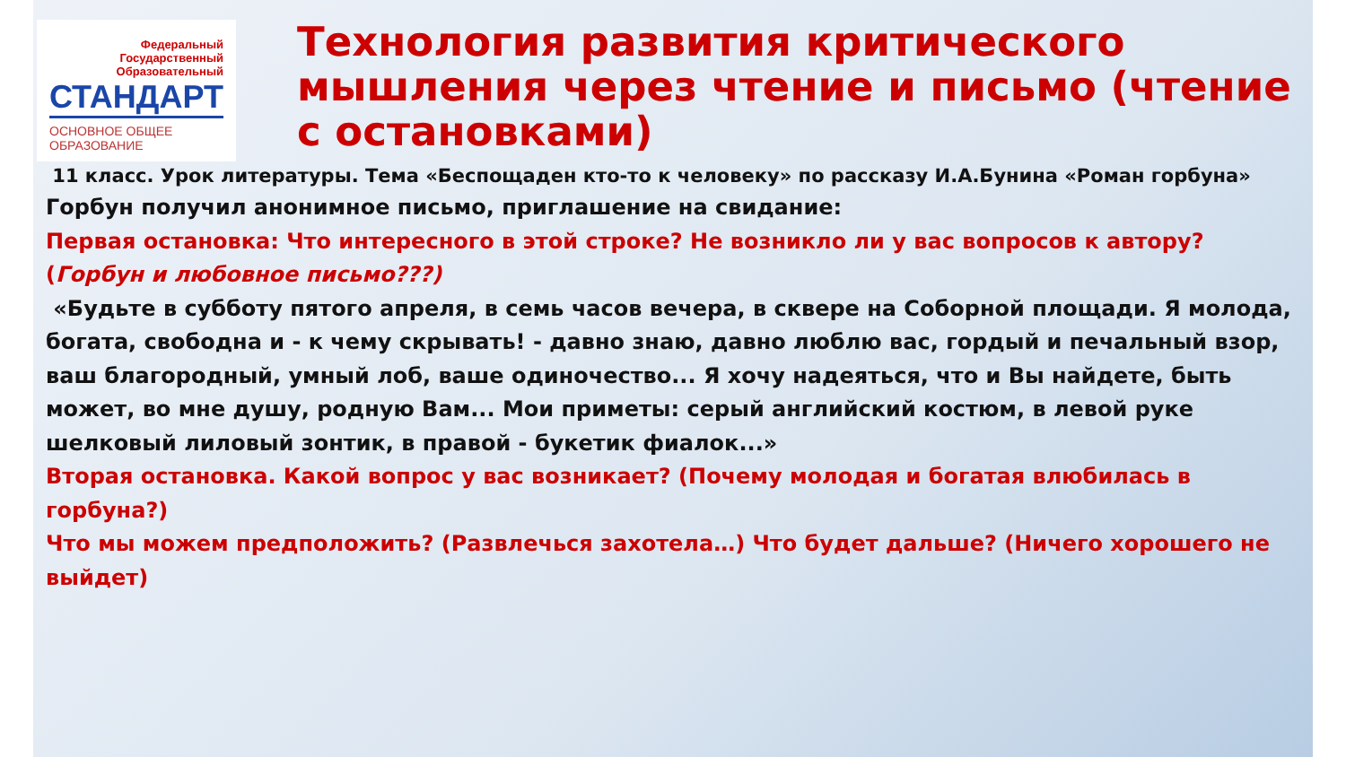Федеральный
Государственный
Образовательный
СТАНДАРТ
ОСНОВНОЕ ОБЩЕЕ ОБРАЗОВАНИЕ
Технология развития критического мышления через чтение и письмо (чтение с остановками)
11 класс. Урок литературы. Тема «Беспощаден кто-то к человеку» по рассказу И.А.Бунина «Роман горбуна»
Горбун получил анонимное письмо, приглашение на свидание:
Первая остановка: Что интересного в этой строке? Не возникло ли у вас вопросов к автору? (Горбун и любовное письмо???)
«Будьте в субботу пятого апреля, в семь часов вечера, в сквере на Соборной площади. Я молода, богата, свободна и - к чему скрывать! - давно знаю, давно люблю вас, гордый и печальный взор, ваш благородный, умный лоб, ваше одиночество... Я хочу надеяться, что и Вы найдете, быть может, во мне душу, родную Вам... Мои приметы: серый английский костюм, в левой руке шелковый лиловый зонтик, в правой - букетик фиалок...»
Вторая остановка. Какой вопрос у вас возникает? (Почему молодая и богатая влюбилась в горбуна?)
Что мы можем предположить? (Развлечься захотела…) Что будет дальше? (Ничего хорошего не выйдет)